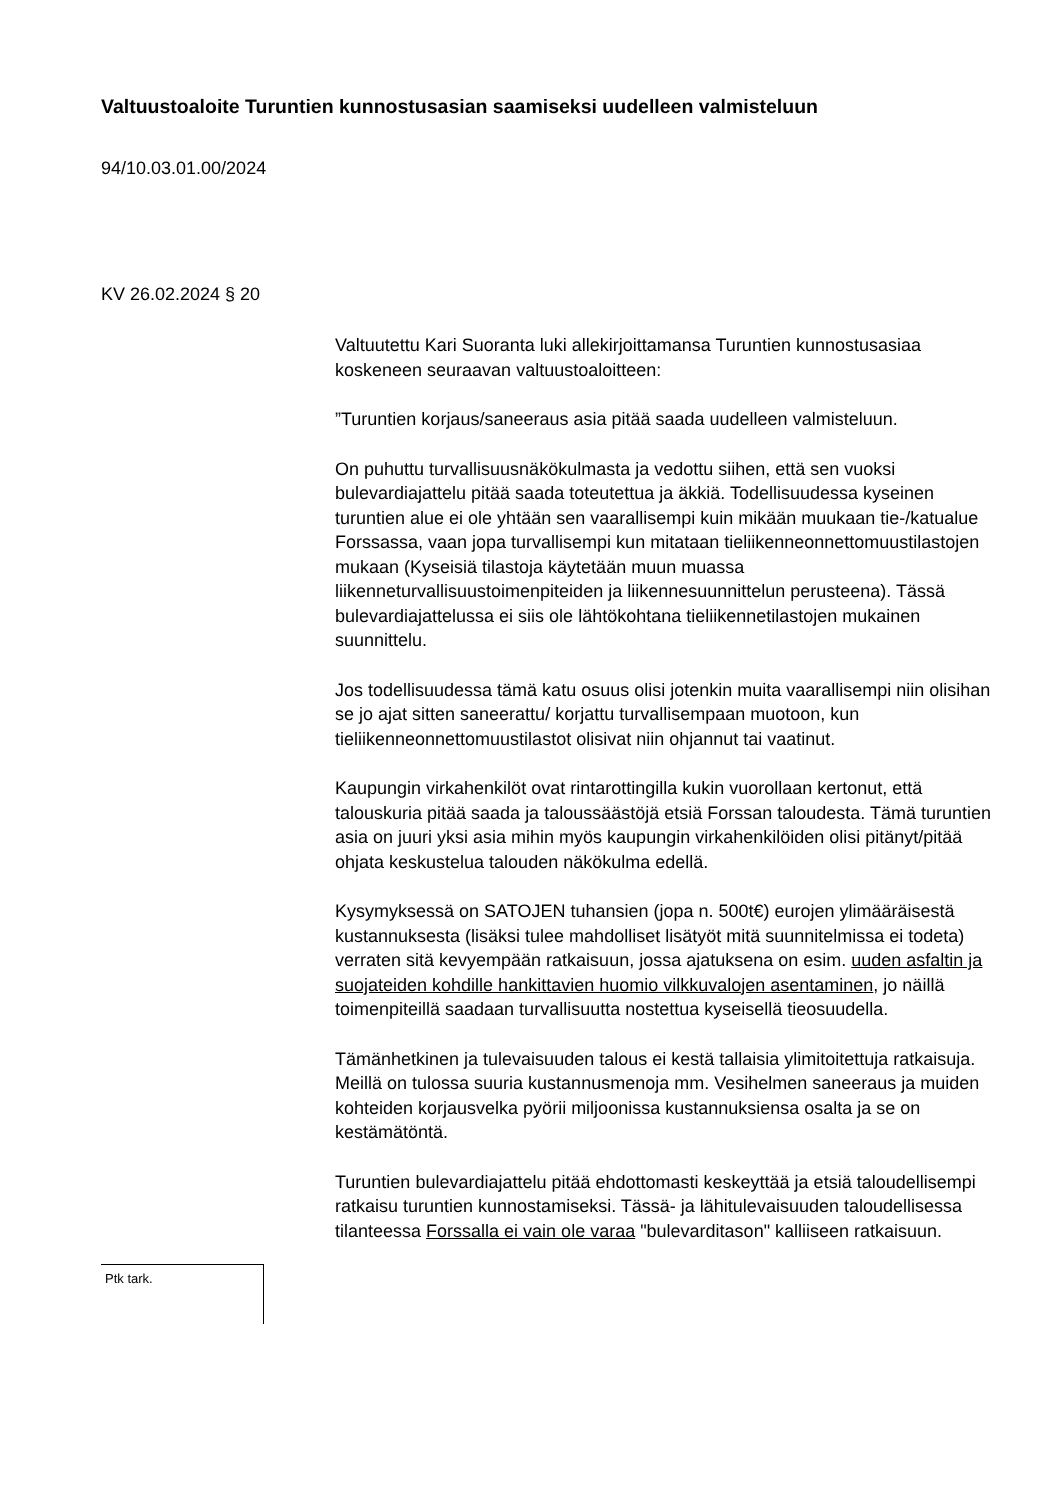Valtuustoaloite Turuntien kunnostusasian saamiseksi uudelleen valmisteluun
94/10.03.01.00/2024
KV 26.02.2024 § 20
Valtuutettu Kari Suoranta luki allekirjoittamansa Turuntien kunnostusasiaa koskeneen seuraavan valtuustoaloitteen:
”Turuntien korjaus/saneeraus asia pitää saada uudelleen valmisteluun.
On puhuttu turvallisuusnäkökulmasta ja vedottu siihen, että sen vuoksi bulevardiajattelu pitää saada toteutettua ja äkkiä. Todellisuudessa kyseinen turuntien alue ei ole yhtään sen vaarallisempi kuin mikään muukaan tie-/katualue Forssassa, vaan jopa turvallisempi kun mitataan tieliikenneonnettomuustilastojen mukaan (Kyseisiä tilastoja käytetään muun muassa liikenneturvallisuustoimenpiteiden ja liikennesuunnittelun perusteena). Tässä bulevardiajattelussa ei siis ole lähtökohtana tieliikennetilastojen mukainen suunnittelu.
Jos todellisuudessa tämä katu osuus olisi jotenkin muita vaarallisempi niin olisihan se jo ajat sitten saneerattu/ korjattu turvallisempaan muotoon, kun tieliikenneonnettomuustilastot olisivat niin ohjannut tai vaatinut.
Kaupungin virkahenkilöt ovat rintarottingilla kukin vuorollaan kertonut, että talouskuria pitää saada ja taloussäästöjä etsiä Forssan taloudesta. Tämä turuntien asia on juuri yksi asia mihin myös kaupungin virkahenkilöiden olisi pitänyt/pitää ohjata keskustelua talouden näkökulma edellä.
Kysymyksessä on SATOJEN tuhansien (jopa n. 500t€) eurojen ylimääräisestä kustannuksesta (lisäksi tulee mahdolliset lisätyöt mitä suunnitelmissa ei todeta) verraten sitä kevyempään ratkaisuun, jossa ajatuksena on esim. uuden asfaltin ja suojateiden kohdille hankittavien huomio vilkkuvalojen asentaminen, jo näillä toimenpiteillä saadaan turvallisuutta nostettua kyseisellä tieosuudella.
Tämänhetkinen ja tulevaisuuden talous ei kestä tallaisia ylimitoitettuja ratkaisuja. Meillä on tulossa suuria kustannusmenoja mm. Vesihelmen saneeraus ja muiden kohteiden korjausvelka pyörii miljoonissa kustannuksiensa osalta ja se on kestämätöntä.
Turuntien bulevardiajattelu pitää ehdottomasti keskeyttää ja etsiä taloudellisempi ratkaisu turuntien kunnostamiseksi. Tässä- ja lähitulevaisuuden taloudellisessa tilanteessa Forssalla ei vain ole varaa "bulevarditason" kalliiseen ratkaisuun.
Ptk tark.